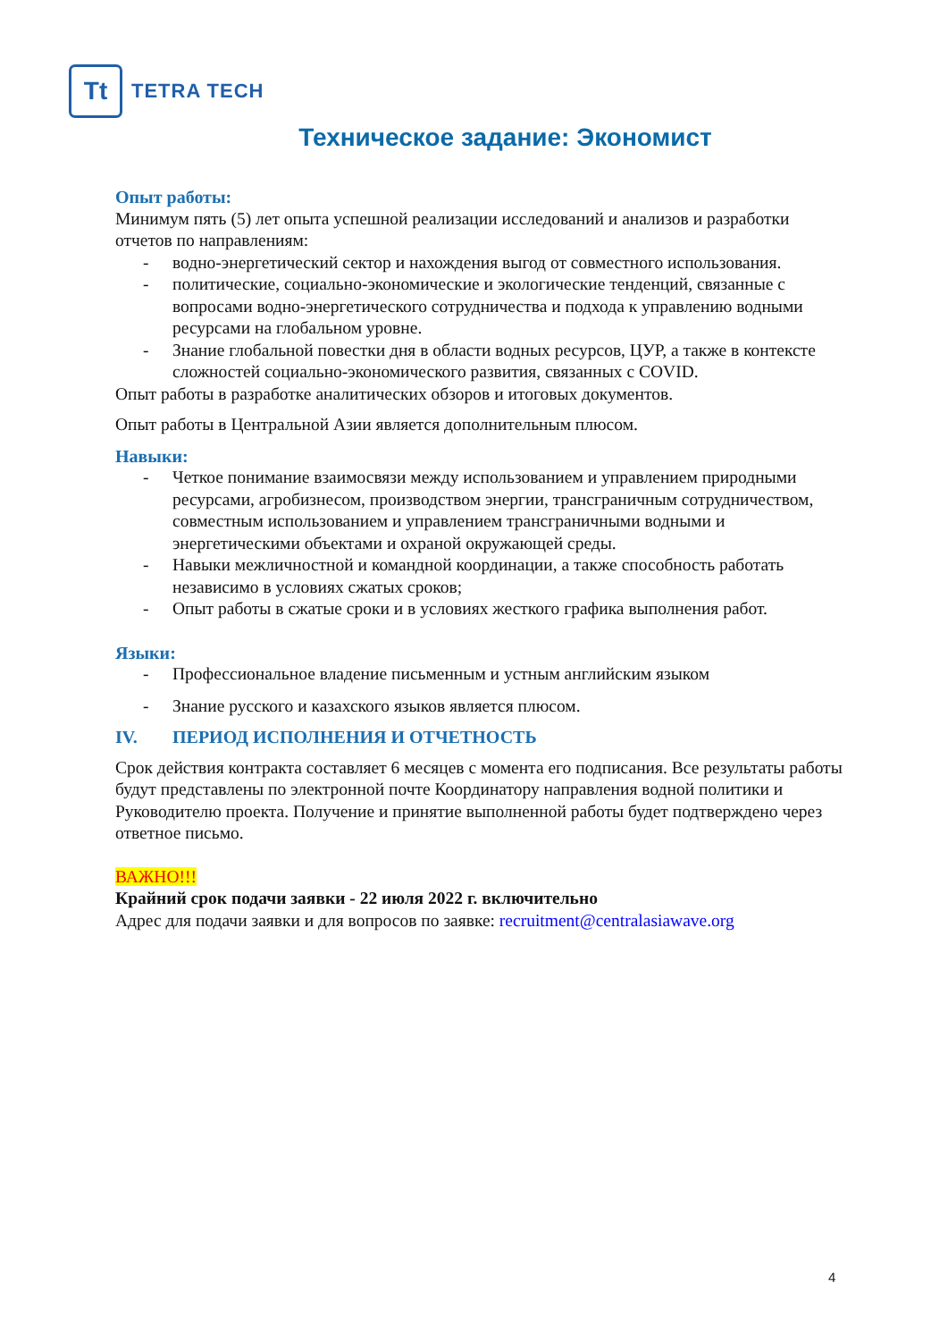Tt
TETRA TECH
Техническое задание: Экономист
Опыт работы:
Минимум пять (5) лет опыта успешной реализации исследований и анализов и разработки отчетов по направлениям:
- водно-энергетический сектор и нахождения выгод от совместного использования.
- политические, социально-экономические и экологические тенденций, связанные с вопросами водно-энергетического сотрудничества и подхода к управлению водными ресурсами на глобальном уровне.
- Знание глобальной повестки дня в области водных ресурсов, ЦУР, а также в контексте сложностей социально-экономического развития, связанных с COVID.
Опыт работы в разработке аналитических обзоров и итоговых документов.
Опыт работы в Центральной Азии является дополнительным плюсом.
Навыки:
- Четкое понимание взаимосвязи между использованием и управлением природными ресурсами, агробизнесом, производством энергии, трансграничным сотрудничеством, совместным использованием и управлением трансграничными водными и энергетическими объектами и охраной окружающей среды.
- Навыки межличностной и командной координации, а также способность работать независимо в условиях сжатых сроков;
- Опыт работы в сжатые сроки и в условиях жесткого графика выполнения работ.
Языки:
- Профессиональное владение письменным и устным английским языком
- Знание русского и казахского языков является плюсом.
IV. ПЕРИОД ИСПОЛНЕНИЯ И ОТЧЕТНОСТЬ
Срок действия контракта составляет 6 месяцев с момента его подписания. Все результаты работы будут представлены по электронной почте Координатору направления водной политики и Руководителю проекта. Получение и принятие выполненной работы будет подтверждено через ответное письмо.
ВАЖНО!!!
Крайний срок подачи заявки - 22 июля 2022 г. включительно
Адрес для подачи заявки и для вопросов по заявке: recruitment@centralasiawave.org
4